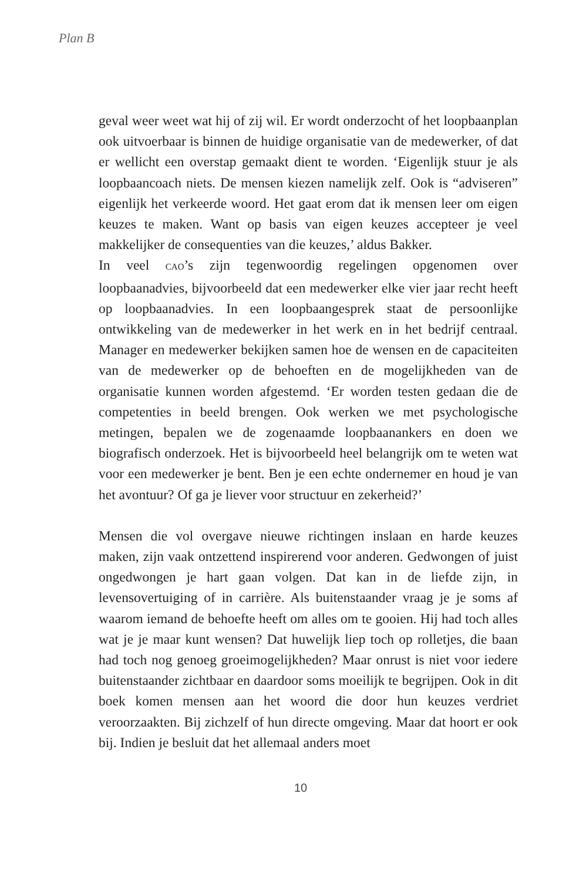Plan B
geval weer weet wat hij of zij wil. Er wordt onderzocht of het loopbaanplan ook uitvoerbaar is binnen de huidige organisatie van de medewerker, of dat er wellicht een overstap gemaakt dient te worden. ‘Eigenlijk stuur je als loopbaancoach niets. De mensen kiezen namelijk zelf. Ook is “adviseren” eigenlijk het verkeerde woord. Het gaat erom dat ik mensen leer om eigen keuzes te maken. Want op basis van eigen keuzes accepteer je veel makkelijker de consequenties van die keuzes,’ aldus Bakker.
In veel CAO’s zijn tegenwoordig regelingen opgenomen over loopbaanadvies, bijvoorbeeld dat een medewerker elke vier jaar recht heeft op loopbaanadvies. In een loopbaangesprek staat de persoonlijke ontwikkeling van de medewerker in het werk en in het bedrijf centraal. Manager en medewerker bekijken samen hoe de wensen en de capaciteiten van de medewerker op de behoeften en de mogelijkheden van de organisatie kunnen worden afgestemd. ‘Er worden testen gedaan die de competenties in beeld brengen. Ook werken we met psychologische metingen, bepalen we de zogenaamde loopbaanankers en doen we biografisch onderzoek. Het is bijvoorbeeld heel belangrijk om te weten wat voor een medewerker je bent. Ben je een echte ondernemer en houd je van het avontuur? Of ga je liever voor structuur en zekerheid?’
Mensen die vol overgave nieuwe richtingen inslaan en harde keuzes maken, zijn vaak ontzettend inspirerend voor anderen. Gedwongen of juist ongedwongen je hart gaan volgen. Dat kan in de liefde zijn, in levensovertuiging of in carrière. Als buitenstaander vraag je je soms af waarom iemand de behoefte heeft om alles om te gooien. Hij had toch alles wat je je maar kunt wensen? Dat huwelijk liep toch op rolletjes, die baan had toch nog genoeg groeimogelijkheden? Maar onrust is niet voor iedere buitenstaander zichtbaar en daardoor soms moeilijk te begrijpen. Ook in dit boek komen mensen aan het woord die door hun keuzes verdriet veroorzaakten. Bij zichzelf of hun directe omgeving. Maar dat hoort er ook bij. Indien je besluit dat het allemaal anders moet
10